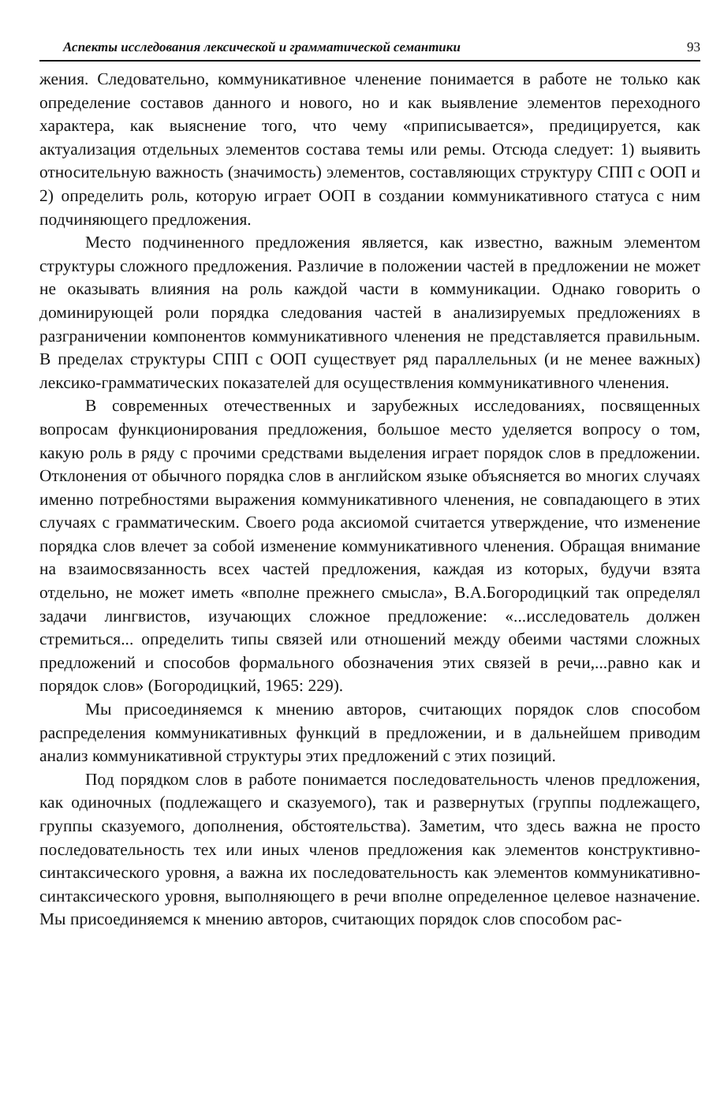Аспекты исследования лексической и грамматической семантики 93
жения. Следовательно, коммуникативное членение понимается в работе не только как определение составов данного и нового, но и как выявление элементов переходного характера, как выяснение того, что чему «приписывается», предицируется, как актуализация отдельных элементов состава темы или ремы. Отсюда следует: 1) выявить относительную важность (значимость) элементов, составляющих структуру СПП с ООП и 2) определить роль, которую играет ООП в создании коммуникативного статуса с ним подчиняющего предложения.
Место подчиненного предложения является, как известно, важным элементом структуры сложного предложения. Различие в положении частей в предложении не может не оказывать влияния на роль каждой части в коммуникации. Однако говорить о доминирующей роли порядка следования частей в анализируемых предложениях в разграничении компонентов коммуникативного членения не представляется правильным. В пределах структуры СПП с ООП существует ряд параллельных (и не менее важных) лексико-грамматических показателей для осуществления коммуникативного членения.
В современных отечественных и зарубежных исследованиях, посвященных вопросам функционирования предложения, большое место уделяется вопросу о том, какую роль в ряду с прочими средствами выделения играет порядок слов в предложении. Отклонения от обычного порядка слов в английском языке объясняется во многих случаях именно потребностями выражения коммуникативного членения, не совпадающего в этих случаях с грамматическим. Своего рода аксиомой считается утверждение, что изменение порядка слов влечет за собой изменение коммуникативного членения. Обращая внимание на взаимосвязанность всех частей предложения, каждая из которых, будучи взята отдельно, не может иметь «вполне прежнего смысла», В.А.Богородицкий так определял задачи лингвистов, изучающих сложное предложение: «...исследователь должен стремиться... определить типы связей или отношений между обеими частями сложных предложений и способов формального обозначения этих связей в речи,...равно как и порядок слов» (Богородицкий, 1965: 229).
Мы присоединяемся к мнению авторов, считающих порядок слов способом распределения коммуникативных функций в предложении, и в дальнейшем приводим анализ коммуникативной структуры этих предложений с этих позиций.
Под порядком слов в работе понимается последовательность членов предложения, как одиночных (подлежащего и сказуемого), так и развернутых (группы подлежащего, группы сказуемого, дополнения, обстоятельства). Заметим, что здесь важна не просто последовательность тех или иных членов предложения как элементов конструктивно-синтаксического уровня, а важна их последовательность как элементов коммуникативно-синтаксического уровня, выполняющего в речи вполне определенное целевое назначение. Мы присоединяемся к мнению авторов, считающих порядок слов способом рас-